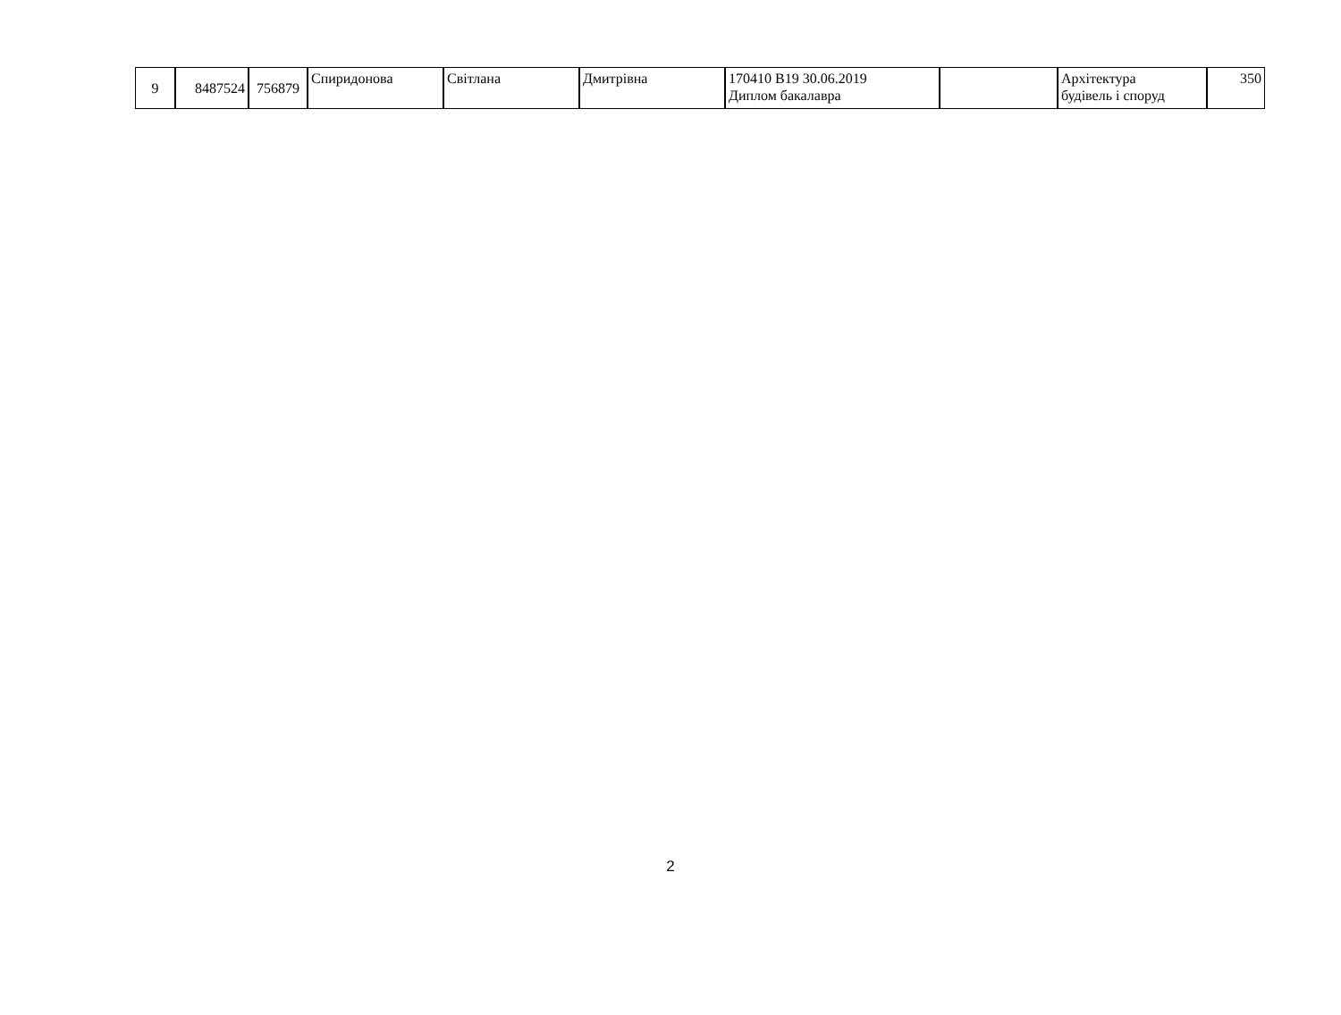| 9 | 8487524 | 756879 | Спиридонова | Світлана | Дмитрівна | 170410 В19 30.06.2019 Диплом бакалавра | | Архітектура будівель і споруд | 350 |
2